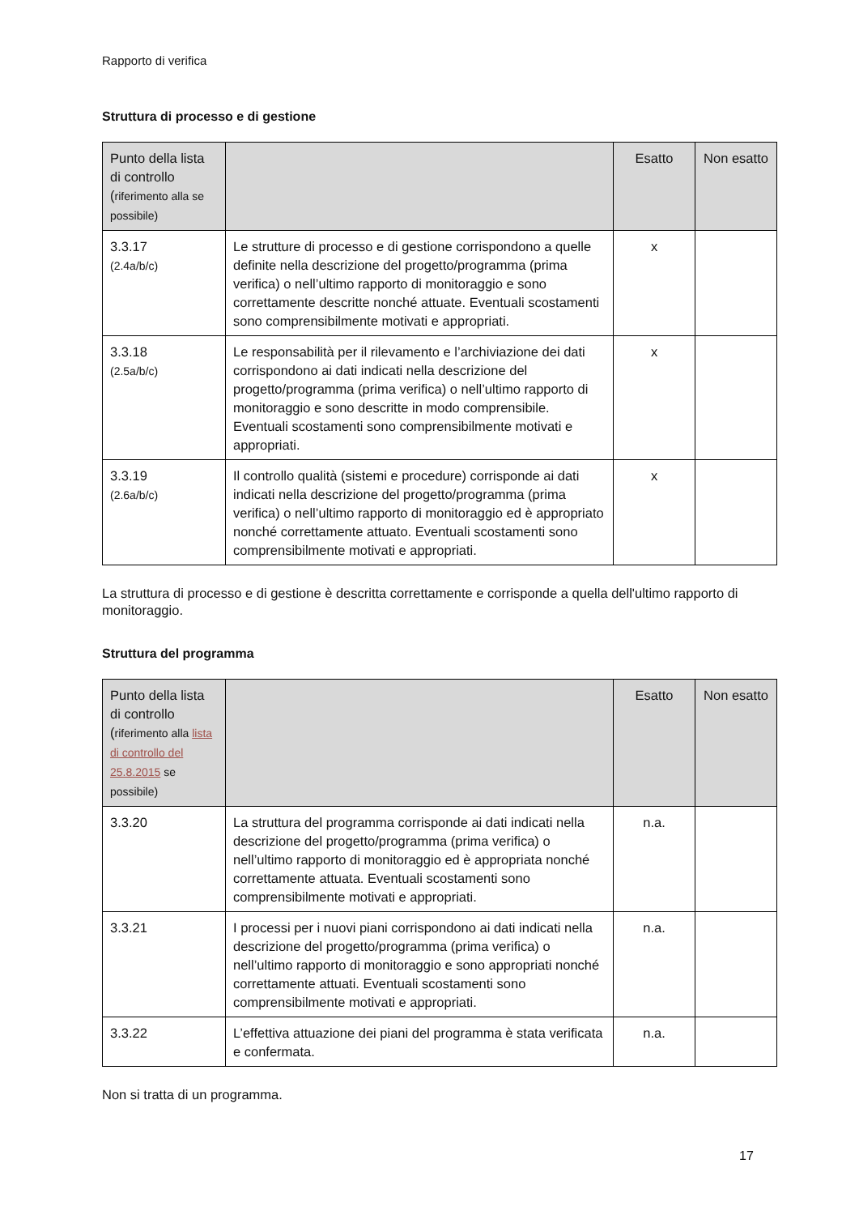Rapporto di verifica
Struttura di processo e di gestione
| Punto della lista di controllo ( riferimento alla se possibile) | | Esatto | Non esatto |
| --- | --- | --- | --- |
| 3.3.17 (2.4a/b/c) | Le strutture di processo e di gestione corrispondono a quelle definite nella descrizione del progetto/programma (prima verifica) o nell’ultimo rapporto di monitoraggio e sono correttamente descritte nonché attuate. Eventuali scostamenti sono comprensibilmente motivati e appropriati. | x | |
| 3.3.18 (2.5a/b/c) | Le responsabilità per il rilevamento e l’archiviazione dei dati corrispondono ai dati indicati nella descrizione del progetto/programma (prima verifica) o nell’ultimo rapporto di monitoraggio e sono descritte in modo comprensibile. Eventuali scostamenti sono comprensibilmente motivati e appropriati. | x | |
| 3.3.19 (2.6a/b/c) | Il controllo qualità (sistemi e procedure) corrisponde ai dati indicati nella descrizione del progetto/programma (prima verifica) o nell’ultimo rapporto di monitoraggio ed è appropriato nonché correttamente attuato. Eventuali scostamenti sono comprensibilmente motivati e appropriati. | x | |
La struttura di processo e di gestione è descritta correttamente e corrisponde a quella dell'ultimo rapporto di monitoraggio.
Struttura del programma
| Punto della lista di controllo ( riferimento alla lista di controllo del 25.8.2015 se possibile) | | Esatto | Non esatto |
| --- | --- | --- | --- |
| 3.3.20 | La struttura del programma corrisponde ai dati indicati nella descrizione del progetto/programma (prima verifica) o nell’ultimo rapporto di monitoraggio ed è appropriata nonché correttamente attuata. Eventuali scostamenti sono comprensibilmente motivati e appropriati. | n.a. | |
| 3.3.21 | I processi per i nuovi piani corrispondono ai dati indicati nella descrizione del progetto/programma (prima verifica) o nell’ultimo rapporto di monitoraggio e sono appropriati nonché correttamente attuati. Eventuali scostamenti sono comprensibilmente motivati e appropriati. | n.a. | |
| 3.3.22 | L’effettiva attuazione dei piani del programma è stata verificata e confermata. | n.a. | |
Non si tratta di un programma.
17